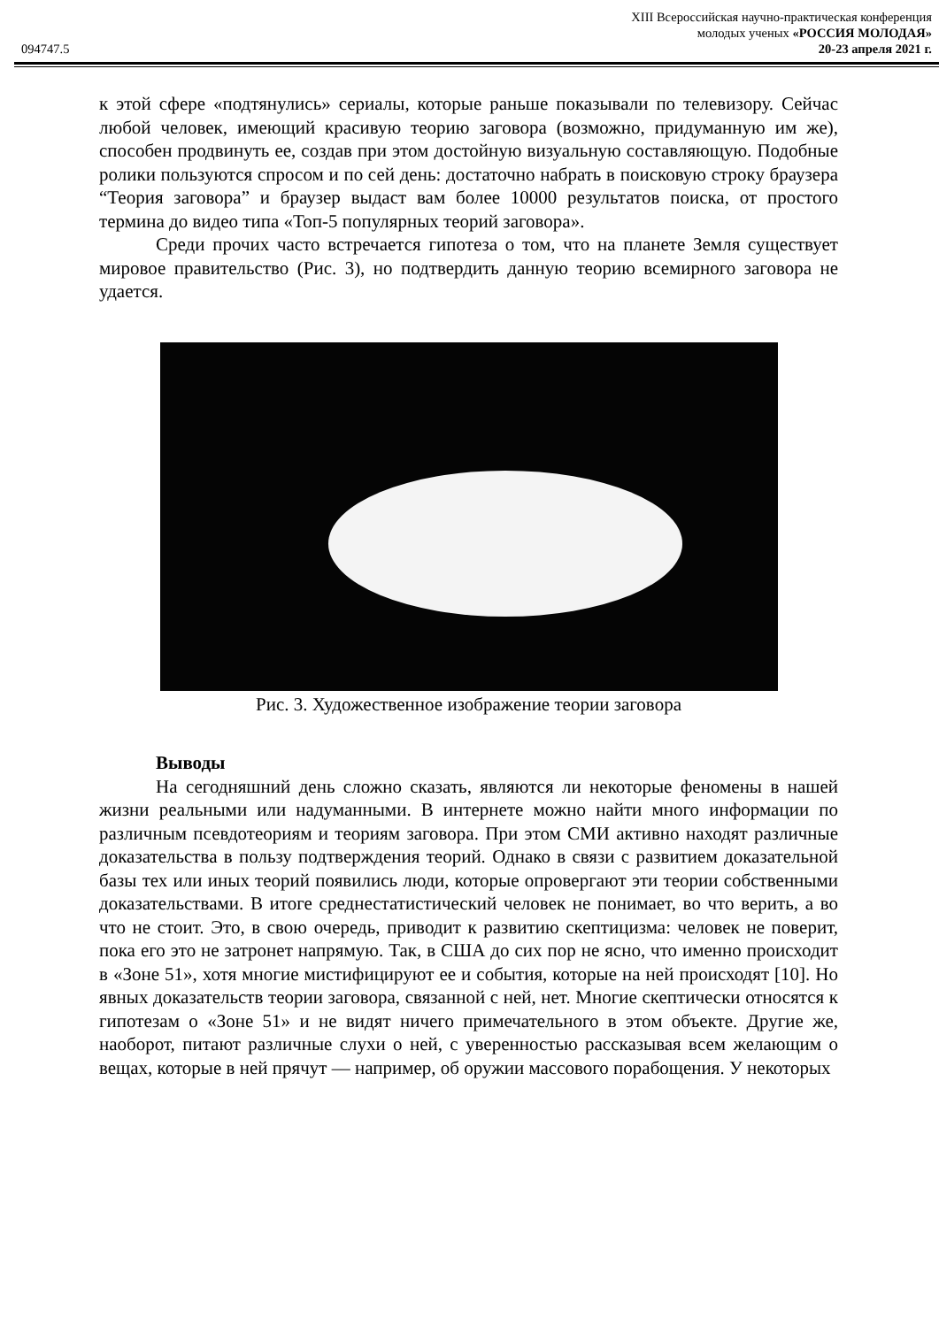XIII Всероссийская научно-практическая конференция
молодых ученых «РОССИЯ МОЛОДАЯ»
094747.5 20-23 апреля 2021 г.
к этой сфере «подтянулись» сериалы, которые раньше показывали по телевизору. Сейчас любой человек, имеющий красивую теорию заговора (возможно, придуманную им же), способен продвинуть ее, создав при этом достойную визуальную составляющую. Подобные ролики пользуются спросом и по сей день: достаточно набрать в поисковую строку браузера “Теория заговора” и браузер выдаст вам более 10000 результатов поиска, от простого термина до видео типа «Топ-5 популярных теорий заговора».
Среди прочих часто встречается гипотеза о том, что на планете Земля существует мировое правительство (Рис. 3), но подтвердить данную теорию всемирного заговора не удается.
Рис. 3. Художественное изображение теории заговора
Выводы
На сегодняшний день сложно сказать, являются ли некоторые феномены в нашей жизни реальными или надуманными. В интернете можно найти много информации по различным псевдотеориям и теориям заговора. При этом СМИ активно находят различные доказательства в пользу подтверждения теорий. Однако в связи с развитием доказательной базы тех или иных теорий появились люди, которые опровергают эти теории собственными доказательствами. В итоге среднестатистический человек не понимает, во что верить, а во что не стоит. Это, в свою очередь, приводит к развитию скептицизма: человек не поверит, пока его это не затронет напрямую. Так, в США до сих пор не ясно, что именно происходит в «Зоне 51», хотя многие мистифицируют ее и события, которые на ней происходят [10]. Но явных доказательств теории заговора, связанной с ней, нет. Многие скептически относятся к гипотезам о «Зоне 51» и не видят ничего примечательного в этом объекте. Другие же, наоборот, питают различные слухи о ней, с уверенностью рассказывая всем желающим о вещах, которые в ней прячут — например, об оружии массового порабощения. У некоторых